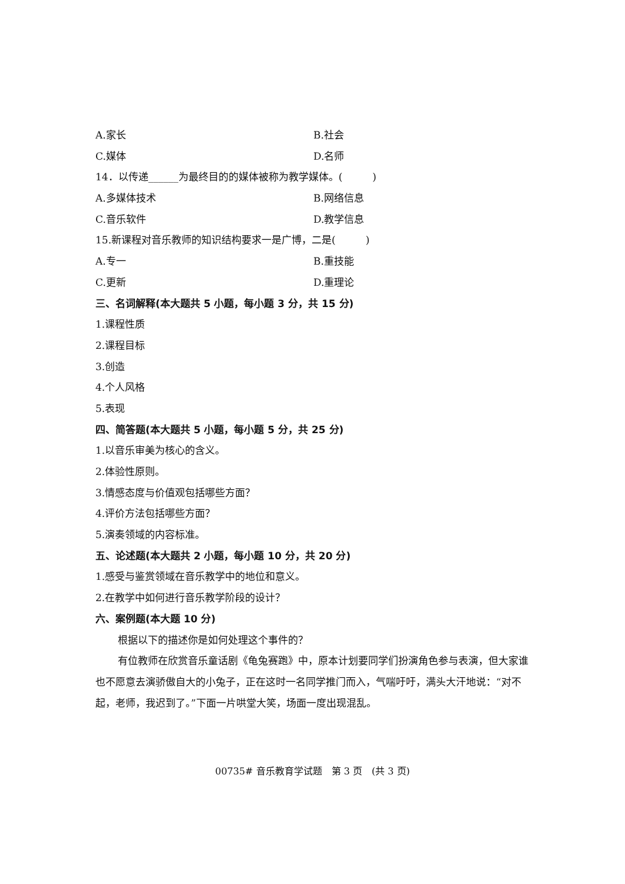A.家长 B.社会
C.媒体 D.名师
14．以传递______为最终目的的媒体被称为教学媒体。(　　　)
A.多媒体技术 B.网络信息
C.音乐软件 D.教学信息
15.新课程对音乐教师的知识结构要求一是广博，二是(　　　)
A.专一 B.重技能
C.更新 D.重理论
三、名词解释(本大题共 5 小题，每小题 3 分，共 15 分)
1.课程性质
2.课程目标
3.创造
4.个人风格
5.表现
四、简答题(本大题共 5 小题，每小题 5 分，共 25 分)
1.以音乐审美为核心的含义。
2.体验性原则。
3.情感态度与价值观包括哪些方面？
4.评价方法包括哪些方面？
5.演奏领域的内容标准。
五、论述题(本大题共 2 小题，每小题 10 分，共 20 分)
1.感受与鉴赏领域在音乐教学中的地位和意义。
2.在教学中如何进行音乐教学阶段的设计？
六、案例题(本大题 10 分)
根据以下的描述你是如何处理这个事件的？
有位教师在欣赏音乐童话剧《龟兔赛跑》中，原本计划要同学们扮演角色参与表演，但大家谁也不愿意去演骄傲自大的小兔子，正在这时一名同学推门而入，气喘吁吁，满头大汗地说：“对不起，老师，我迟到了。”下面一片哄堂大笑，场面一度出现混乱。
00735# 音乐教育学试题　第 3 页　(共 3 页)